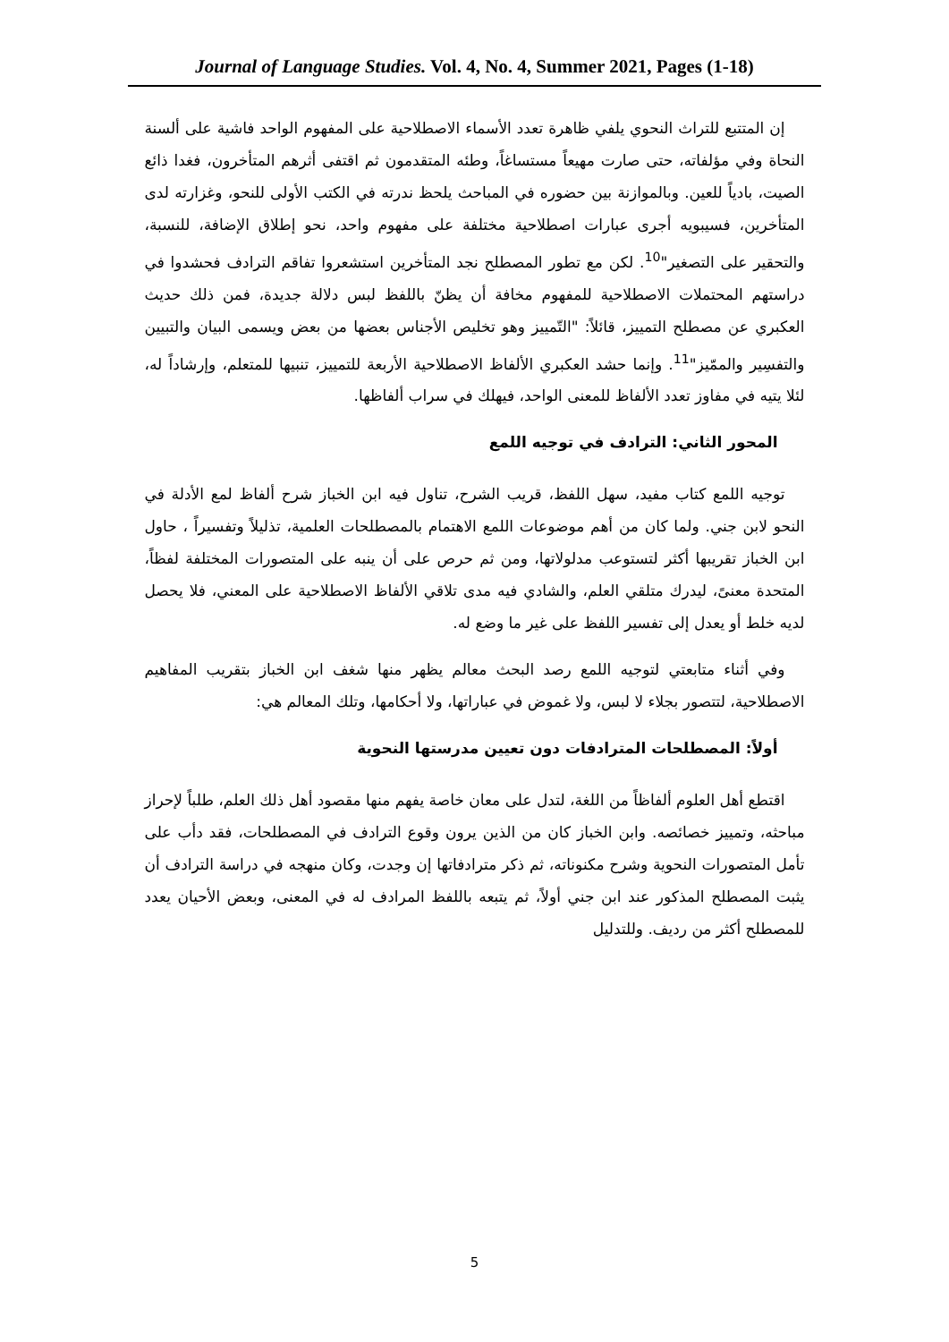Journal of Language Studies. Vol. 4, No. 4, Summer 2021, Pages (1-18)
إن المتتبع للتراث النحوي يلفي ظاهرة تعدد الأسماء الاصطلاحية على المفهوم الواحد فاشية على ألسنة النحاة وفي مؤلفاته، حتى صارت مهيعاً مستساغاً، وطئه المتقدمون ثم اقتفى أثرهم المتأخرون، فغدا ذائع الصيت، بادياً للعين. وبالموازنة بين حضوره في المباحث يلحظ ندرته في الكتب الأولى للنحو، وغزارته لدى المتأخرين، فسيبويه أجرى عبارات اصطلاحية مختلفة على مفهوم واحد، نحو إطلاق الإضافة، للنسبة، والتحقير على التصغير"<sup>10</sup>. لكن مع تطور المصطلح نجد المتأخرين استشعروا تفاقم الترادف فحشدوا في دراستهم المحتملات الاصطلاحية للمفهوم مخافة أن يظنّ باللفظ لبس دلالة جديدة، فمن ذلك حديث العكبري عن مصطلح التمييز، قائلاً: "التّمييز وهو تخليص الأجناس بعضها من بعض ويسمى البيان والتبيين والتفسِير والممّيز"<sup>11</sup>. وإنما حشد العكبري الألفاظ الاصطلاحية الأربعة للتمييز، تنبيها للمتعلم، وإرشاداً له، لئلا يتيه في مفاوز تعدد الألفاظ للمعنى الواحد، فيهلك في سراب ألفاظها.
المحور الثاني: الترادف في توجيه اللمع
توجيه اللمع كتاب مفيد، سهل اللفظ، قريب الشرح، تناول فيه ابن الخباز شرح ألفاظ لمع الأدلة في النحو لابن جني. ولما كان من أهم موضوعات اللمع الاهتمام بالمصطلحات العلمية، تذليلاً وتفسيراً ، حاول ابن الخباز تقريبها أكثر لتستوعب مدلولاتها، ومن ثم حرص على أن ينبه على المتصورات المختلفة لفظاً، المتحدة معنىً، ليدرك متلقي العلم، والشادي فيه مدى تلاقي الألفاظ الاصطلاحية على المعني، فلا يحصل لديه خلط أو يعدل إلى تفسير اللفظ على غير ما وضع له.
وفي أثناء متابعتي لتوجيه اللمع رصد البحث معالم يظهر منها شغف ابن الخباز بتقريب المفاهيم الاصطلاحية، لتتصور بجلاء لا لبس، ولا غموض في عباراتها، ولا أحكامها، وتلك المعالم هي:
أولاً: المصطلحات المترادفات دون تعيين مدرستها النحوية
اقتطع أهل العلوم ألفاظاً من اللغة، لتدل على معان خاصة يفهم منها مقصود أهل ذلك العلم، طلباً لإحراز مباحثه، وتمييز خصائصه. وابن الخباز كان من الذين يرون وقوع الترادف في المصطلحات، فقد دأب على تأمل المتصورات النحوية وشرح مكنوناته، ثم ذكر مترادفاتها إن وجدت، وكان منهجه في دراسة الترادف أن يثبت المصطلح المذكور عند ابن جني أولاً، ثم يتبعه باللفظ المرادف له في المعنى، وبعض الأحيان يعدد للمصطلح أكثر من رديف. وللتدليل
5